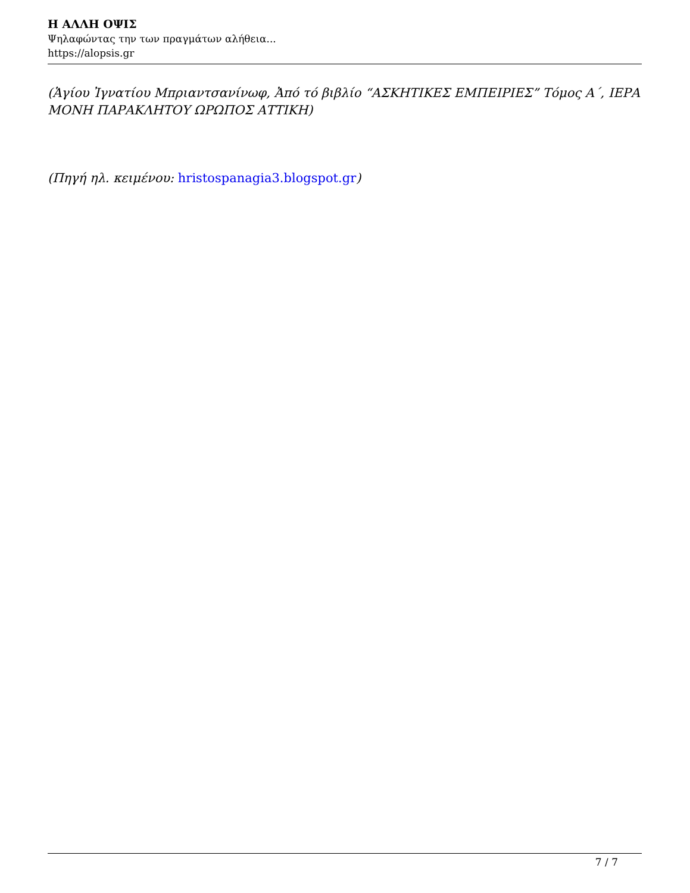Η ΑΛΛΗ ΟΨΙΣ
Ψηλαφώντας την των πραγμάτων αλήθεια...
https://alopsis.gr
(Ἁγίου Ἰγνατίου Μπριαντσανίνωφ, Ἀπό τό βιβλίο “ΑΣΚΗΤΙΚΕΣ ΕΜΠΕΙΡΙΕΣ” Τόμος Α΄, ΙΕΡΑ ΜΟΝΗ ΠΑΡΑΚΛΗΤΟΥ ΩΡΩΠΟΣ ΑΤΤΙΚΗ)
(Πηγή ηλ. κειμένου: hristospanagia3.blogspot.gr)
7 / 7